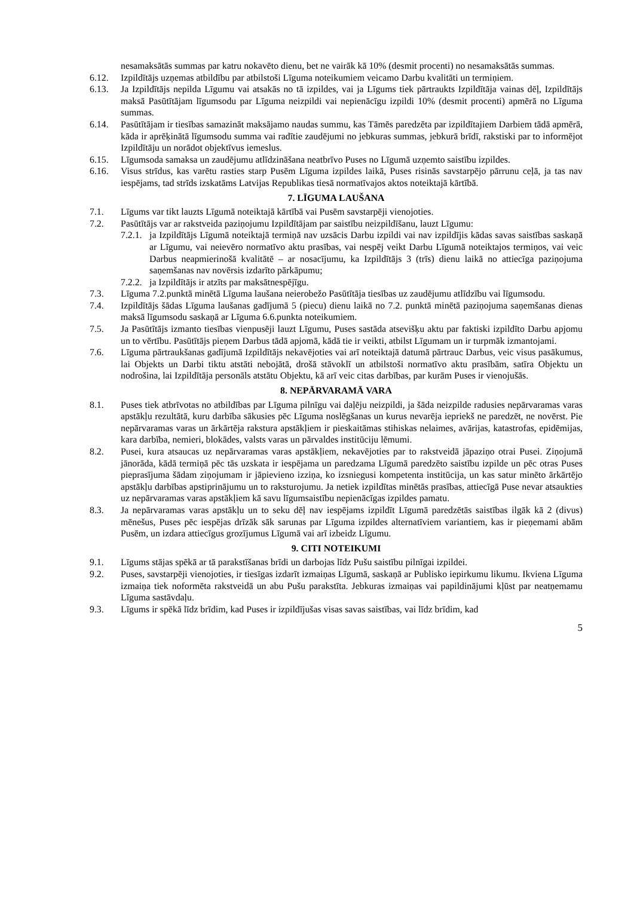nesamaksātās summas par katru nokavēto dienu, bet ne vairāk kā 10% (desmit procenti) no nesamaksātās summas.
6.12. Izpildītājs uzņemas atbildību par atbilstoši Līguma noteikumiem veicamo Darbu kvalitāti un termiņiem.
6.13. Ja Izpildītājs nepilda Līgumu vai atsakās no tā izpildes, vai ja Līgums tiek pārtraukts Izpildītāja vainas dēļ, Izpildītājs maksā Pasūtītājam līgumsodu par Līguma neizpildi vai nepienācīgu izpildi 10% (desmit procenti) apmērā no Līguma summas.
6.14. Pasūtītājam ir tiesības samazināt maksājamo naudas summu, kas Tāmēs paredzēta par izpildītajiem Darbiem tādā apmērā, kāda ir aprēķinātā līgumsodu summa vai radītie zaudējumi no jebkuras summas, jebkurā brīdī, rakstiski par to informējot Izpildītāju un norādot objektīvus iemeslus.
6.15. Līgumsoda samaksa un zaudējumu atlīdzināšana neatbrīvo Puses no Līgumā uzņemto saistību izpildes.
6.16. Visus strīdus, kas varētu rasties starp Pusēm Līguma izpildes laikā, Puses risinās savstarpējo pārrunu ceļā, ja tas nav iespējams, tad strīds izskatāms Latvijas Republikas tiesā normatīvajos aktos noteiktajā kārtībā.
7. LĪGUMA LAUŠANA
7.1. Līgums var tikt lauzts Līgumā noteiktajā kārtībā vai Pusēm savstarpēji vienojoties.
7.2. Pasūtītājs var ar rakstveida paziņojumu Izpildītājam par saistību neizpildīšanu, lauzt Līgumu:
7.2.1. ja Izpildītājs Līgumā noteiktajā termiņā nav uzsācis Darbu izpildi vai nav izpildījis kādas savas saistības saskaņā ar Līgumu, vai neievēro normatīvo aktu prasības, vai nespēj veikt Darbu Līgumā noteiktajos termiņos, vai veic Darbus neapmierinošā kvalitātē – ar nosacījumu, ka Izpildītājs 3 (trīs) dienu laikā no attiecīga paziņojuma saņemšanas nav novērsis izdarīto pārkāpumu;
7.2.2. ja Izpildītājs ir atzīts par maksātnespējīgu.
7.3. Līguma 7.2.punktā minētā Līguma laušana neierobežo Pasūtītāja tiesības uz zaudējumu atlīdzību vai līgumsodu.
7.4. Izpildītājs šādas Līguma laušanas gadījumā 5 (piecu) dienu laikā no 7.2. punktā minētā paziņojuma saņemšanas dienas maksā līgumsodu saskaņā ar Līguma 6.6.punkta noteikumiem.
7.5. Ja Pasūtītājs izmanto tiesības vienpusēji lauzt Līgumu, Puses sastāda atsevišķu aktu par faktiski izpildīto Darbu apjomu un to vērtību. Pasūtītājs pieņem Darbus tādā apjomā, kādā tie ir veikti, atbilst Līgumam un ir turpmāk izmantojami.
7.6. Līguma pārtraukšanas gadījumā Izpildītājs nekavējoties vai arī noteiktajā datumā pārtrauc Darbus, veic visus pasākumus, lai Objekts un Darbi tiktu atstāti nebojātā, drošā stāvoklī un atbilstoši normatīvo aktu prasībām, satīra Objektu un nodrošina, lai Izpildītāja personāls atstātu Objektu, kā arī veic citas darbības, par kurām Puses ir vienojušās.
8. NEPĀRVARAMĀ VARA
8.1. Puses tiek atbrīvotas no atbildības par Līguma pilnīgu vai daļēju neizpildi, ja šāda neizpilde radusies nepārvaramas varas apstākļu rezultātā, kuru darbība sākusies pēc Līguma noslēgšanas un kurus nevarēja iepriekš ne paredzēt, ne novērst. Pie nepārvaramas varas un ārkārtēja rakstura apstākļiem ir pieskaitāmas stihiskas nelaimes, avārijas, katastrofas, epidēmijas, kara darbība, nemieri, blokādes, valsts varas un pārvaldes institūciju lēmumi.
8.2. Pusei, kura atsaucas uz nepārvaramas varas apstākļiem, nekavējoties par to rakstveidā jāpaziņo otrai Pusei. Ziņojumā jānorāda, kādā termiņā pēc tās uzskata ir iespējama un paredzama Līgumā paredzēto saistību izpilde un pēc otras Puses pieprasījuma šādam ziņojumam ir jāpievieno izziņa, ko izsniegusi kompetenta institūcija, un kas satur minēto ārkārtējo apstākļu darbības apstiprinājumu un to raksturojumu. Ja netiek izpildītas minētās prasības, attiecīgā Puse nevar atsaukties uz nepārvaramas varas apstākļiem kā savu līgumsaistību nepienācīgas izpildes pamatu.
8.3. Ja nepārvaramas varas apstākļu un to seku dēļ nav iespējams izpildīt Līgumā paredzētās saistības ilgāk kā 2 (divus) mēnešus, Puses pēc iespējas drīzāk sāk sarunas par Līguma izpildes alternatīviem variantiem, kas ir pieņemami abām Pusēm, un izdara attiecīgus grozījumus Līgumā vai arī izbeidz Līgumu.
9. CITI NOTEIKUMI
9.1. Līgums stājas spēkā ar tā parakstīšanas brīdi un darbojas līdz Pušu saistību pilnīgai izpildei.
9.2. Puses, savstarpēji vienojoties, ir tiesīgas izdarīt izmaiņas Līgumā, saskaņā ar Publisko iepirkumu likumu. Ikviena Līguma izmaiņa tiek noformēta rakstveidā un abu Pušu parakstīta. Jebkuras izmaiņas vai papildinājumi kļūst par neatņemamu Līguma sastāvdaļu.
9.3. Līgums ir spēkā līdz brīdim, kad Puses ir izpildījušas visas savas saistības, vai līdz brīdim, kad
5